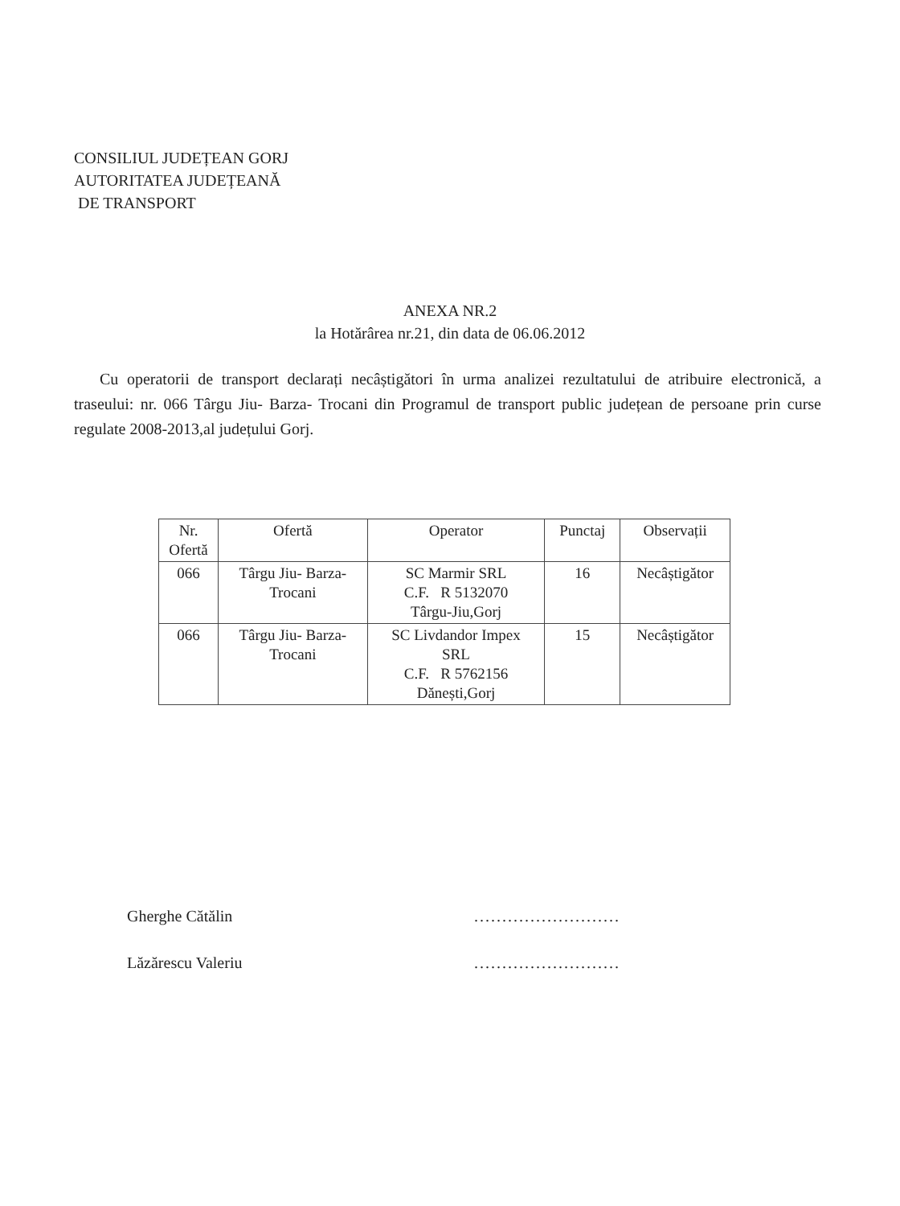CONSILIUL JUDEȚEAN GORJ
AUTORITATEA JUDEȚEANĂ
DE TRANSPORT
ANEXA NR.2
la Hotărârea nr.21, din data de 06.06.2012
Cu operatorii de transport declarați necâștigători în urma analizei rezultatului de atribuire electronică, a traseului: nr. 066 Târgu Jiu- Barza- Trocani din Programul de transport public județean de persoane prin curse regulate 2008-2013,al județului Gorj.
| Nr. Ofertă | Ofertă | Operator | Punctaj | Observații |
| --- | --- | --- | --- | --- |
| 066 | Târgu Jiu- Barza- Trocani | SC Marmir SRL C.F. R 5132070 Târgu-Jiu,Gorj | 16 | Necâștigător |
| 066 | Târgu Jiu- Barza- Trocani | SC Livdandor Impex SRL C.F. R 5762156 Dănești,Gorj | 15 | Necâștigător |
Gherghe Cătălin
Lăzărescu Valeriu
..........................
..........................